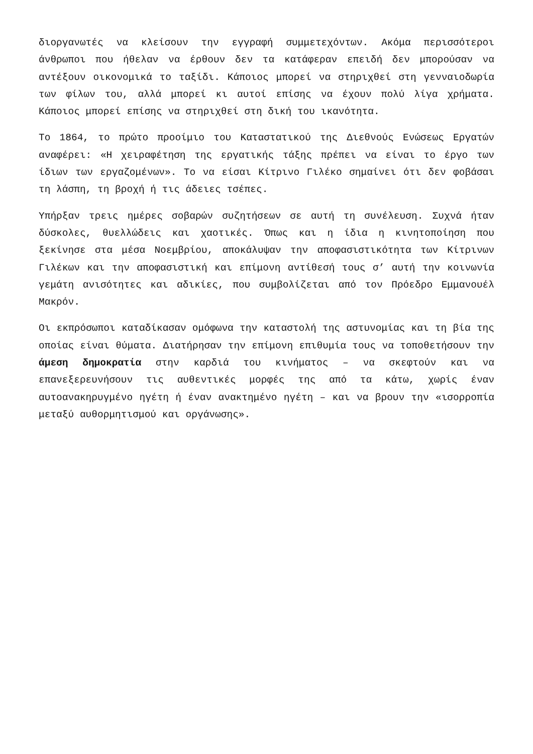διοργανωτές να κλείσουν την εγγραφή συμμετεχόντων. Ακόμα περισσότεροι άνθρωποι που ήθελαν να έρθουν δεν τα κατάφεραν επειδή δεν μπορούσαν να αντέξουν οικονομικά το ταξίδι. Κάποιος μπορεί να στηριχθεί στη γενναιοδωρία των φίλων του, αλλά μπορεί κι αυτοί επίσης να έχουν πολύ λίγα χρήματα. Κάποιος μπορεί επίσης να στηριχθεί στη δική του ικανότητα.
Το 1864, το πρώτο προοίμιο του Καταστατικού της Διεθνούς Ενώσεως Εργατών αναφέρει: «Η χειραφέτηση της εργατικής τάξης πρέπει να είναι το έργο των ίδιων των εργαζομένων». Το να είσαι Κίτρινο Γιλέκο σημαίνει ότι δεν φοβάσαι τη λάσπη, τη βροχή ή τις άδειες τσέπες.
Υπήρξαν τρεις ημέρες σοβαρών συζητήσεων σε αυτή τη συνέλευση. Συχνά ήταν δύσκολες, θυελλώδεις και χαοτικές. Όπως και η ίδια η κινητοποίηση που ξεκίνησε στα μέσα Νοεμβρίου, αποκάλυψαν την αποφασιστικότητα των Κίτρινων Γιλέκων και την αποφασιστική και επίμονη αντίθεσή τους σ’ αυτή την κοινωνία γεμάτη ανισότητες και αδικίες, που συμβολίζεται από τον Πρόεδρο Εμμανουέλ Μακρόν.
Οι εκπρόσωποι καταδίκασαν ομόφωνα την καταστολή της αστυνομίας και τη βία της οποίας είναι θύματα. Διατήρησαν την επίμονη επιθυμία τους να τοποθετήσουν την άμεση δημοκρατία στην καρδιά του κινήματος – να σκεφτούν και να επανεξερευνήσουν τις αυθεντικές μορφές της από τα κάτω, χωρίς έναν αυτοανακηρυγμένο ηγέτη ή έναν ανακτημένο ηγέτη – και να βρουν την «ισορροπία μεταξύ αυθορμητισμού και οργάνωσης».